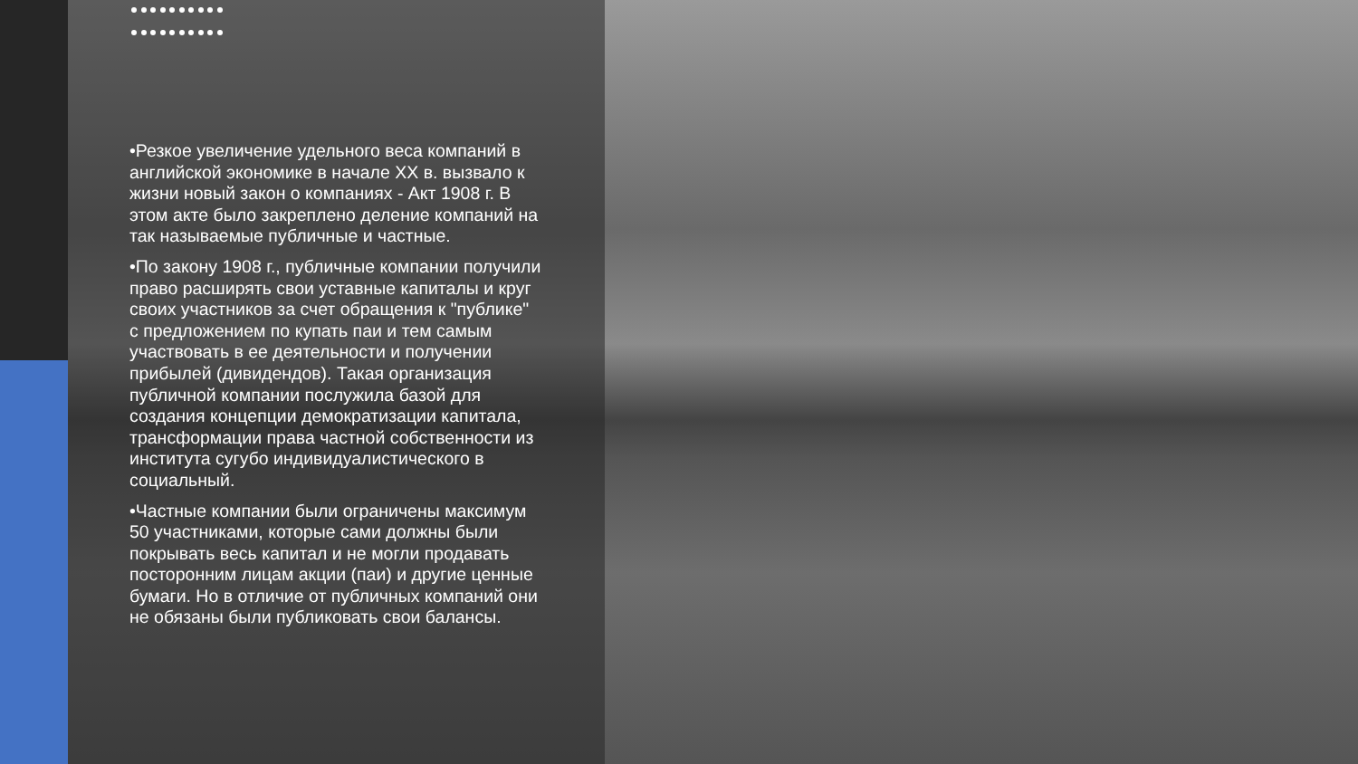•Резкое увеличение удельного веса компаний в английской экономике в начале XX в. вызвало к жизни новый закон о компаниях - Акт 1908 г. В этом акте было закреплено деление компаний на так называемые публичные и частные.
•По закону 1908 г., публичные компании получили право расширять свои уставные капиталы и круг своих участников за счет обращения к "публике" с предложением по купать паи и тем самым участвовать в ее деятельности и получении прибылей (дивидендов). Такая организация публичной компании послужила базой для создания концепции демократизации капитала, трансформации права частной собственности из института сугубо индивидуалистического в социальный.
•Частные компании были ограничены максимум 50 участниками, которые сами должны были покрывать весь капитал и не могли продавать посторонним лицам акции (паи) и другие ценные бумаги. Но в отличие от публичных компаний они не обязаны были публиковать свои балансы.